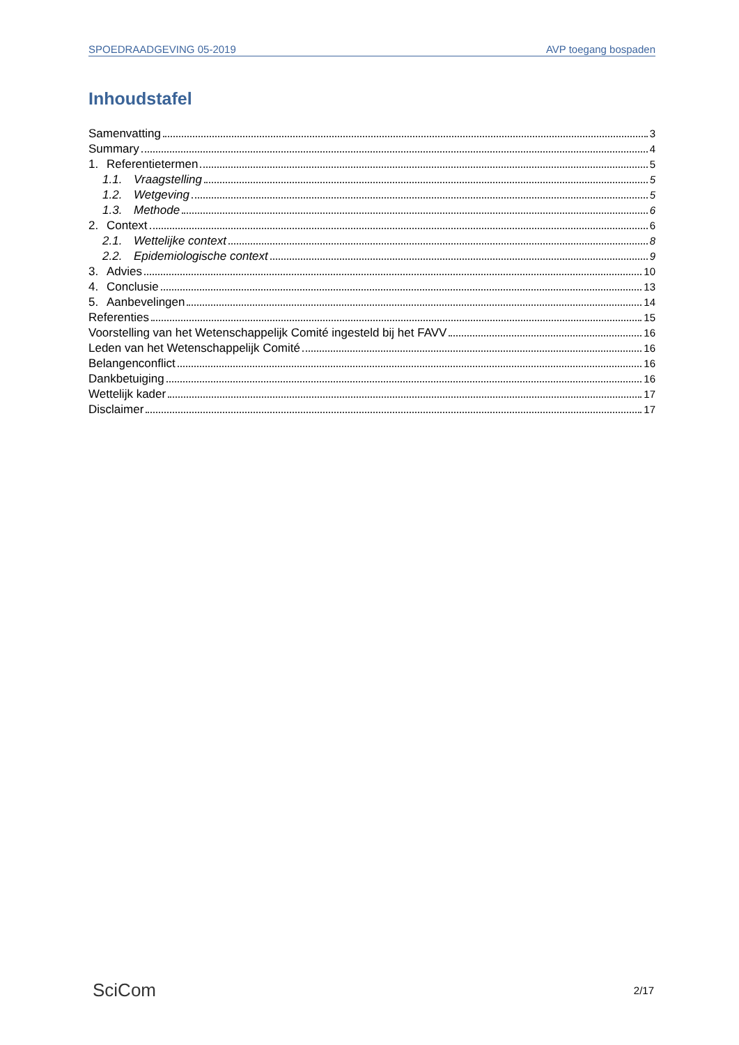SPOEDRAADGEVING 05-2019 AVP toegang bospaden
Inhoudstafel
Samenvatting 3
Summary 4
1. Referentietermen 5
1.1. Vraagstelling 5
1.2. Wetgeving 5
1.3. Methode 6
2. Context 6
2.1. Wettelijke context 8
2.2. Epidemiologische context 9
3. Advies 10
4. Conclusie 13
5. Aanbevelingen 14
Referenties 15
Voorstelling van het Wetenschappelijk Comité ingesteld bij het FAVV 16
Leden van het Wetenschappelijk Comité 16
Belangenconflict 16
Dankbetuiging 16
Wettelijk kader 17
Disclaimer 17
SciCom 2/17